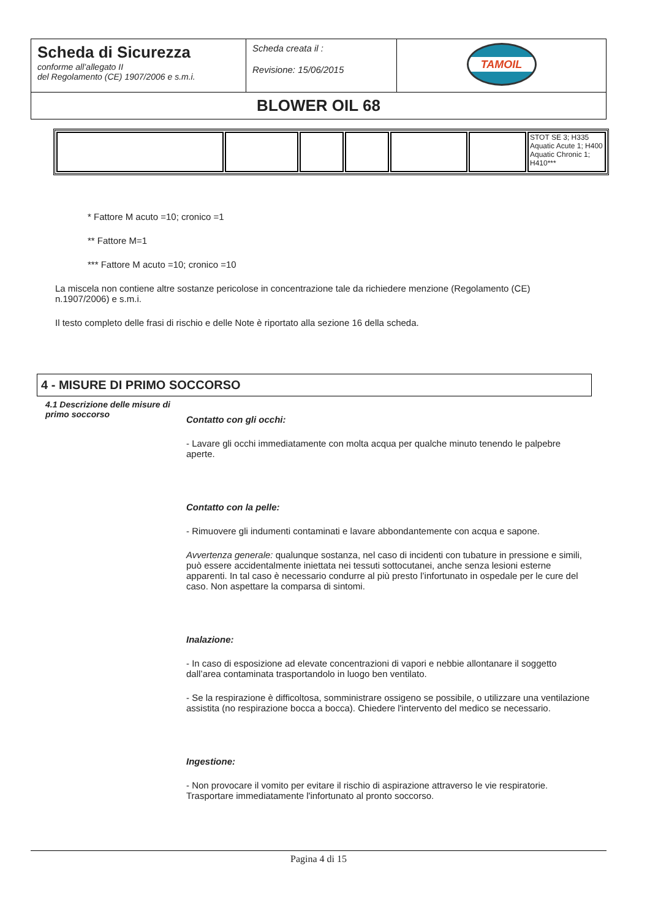| Scheda di Sicurezza conforme all’allegato II del Regolamento (CE) 1907/2006 e s.m.i. | Scheda creata il : Revisione: 15/06/2015 | TAMOIL |
| BLOWER OIL 68 | | |
| | | | | | | STOT SE 3; H335 Aquatic Acute 1; H400 Aquatic Chronic 1; H410*** |
* Fattore M acuto =10; cronico =1
** Fattore M=1
*** Fattore M acuto =10; cronico =10
La miscela non contiene altre sostanze pericolose in concentrazione tale da richiedere menzione (Regolamento (CE) n.1907/2006) e s.m.i.
Il testo completo delle frasi di rischio e delle Note è riportato alla sezione 16 della scheda.
4 - MISURE DI PRIMO SOCCORSO
4.1 Descrizione delle misure di primo soccorso
Contatto con gli occhi:
- Lavare gli occhi immediatamente con molta acqua per qualche minuto tenendo le palpebre aperte.
Contatto con la pelle:
- Rimuovere gli indumenti contaminati e lavare abbondantemente con acqua e sapone.
Avvertenza generale: qualunque sostanza, nel caso di incidenti con tubature in pressione e simili, può essere accidentalmente iniettata nei tessuti sottocutanei, anche senza lesioni esterne apparenti. In tal caso è necessario condurre al più presto l’infortunato in ospedale per le cure del caso. Non aspettare la comparsa di sintomi.
Inalazione:
- In caso di esposizione ad elevate concentrazioni di vapori e nebbie allontanare il soggetto dall’area contaminata trasportandolo in luogo ben ventilato.
- Se la respirazione è difficoltosa, somministrare ossigeno se possibile, o utilizzare una ventilazione assistita (no respirazione bocca a bocca). Chiedere l'intervento del medico se necessario.
Ingestione:
- Non provocare il vomito per evitare il rischio di aspirazione attraverso le vie respiratorie. Trasportare immediatamente l'infortunato al pronto soccorso.
Pagina 4 di 15